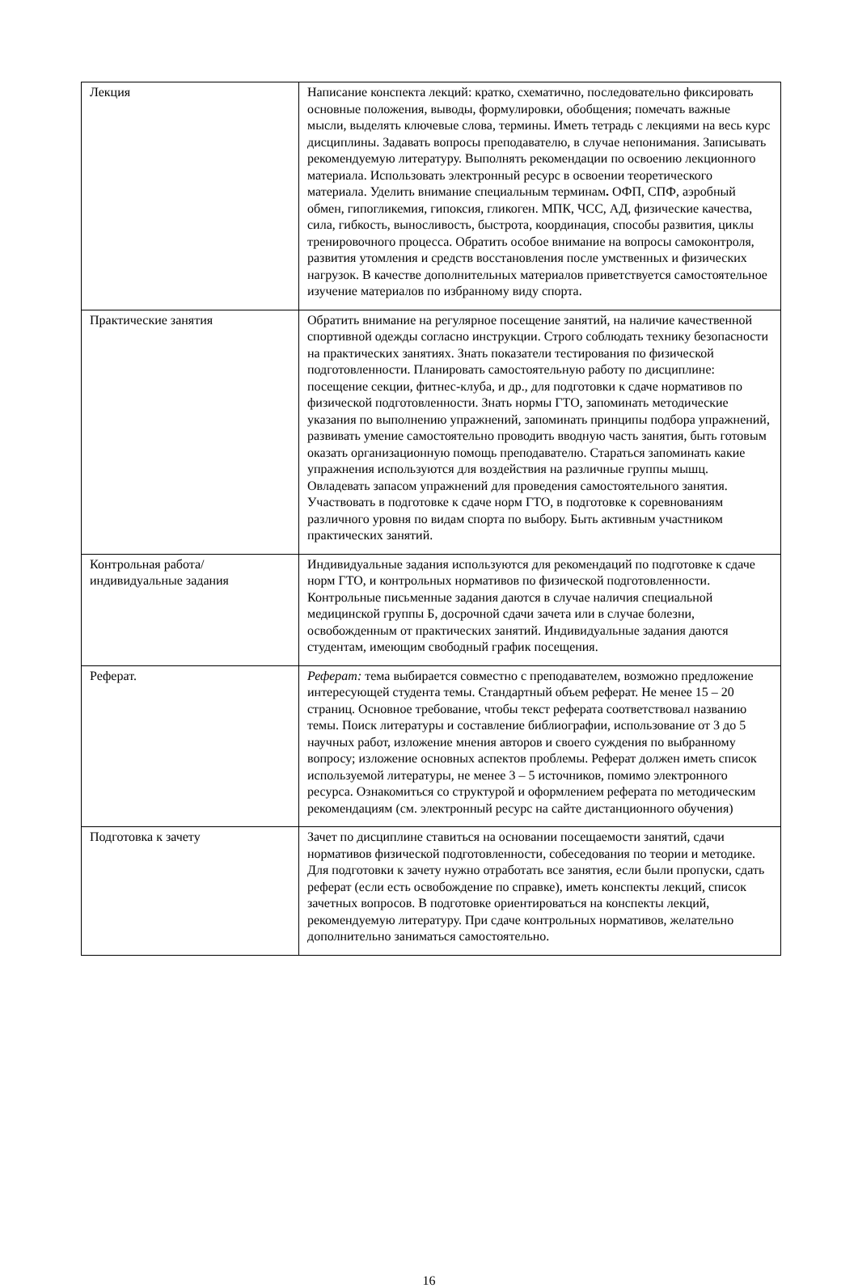| Лекция | Написание конспекта лекций: кратко, схематично, последовательно фиксировать основные положения, выводы, формулировки, обобщения; помечать важные мысли, выделять ключевые слова, термины. Иметь тетрадь с лекциями на весь курс дисциплины. Задавать вопросы преподавателю, в случае непонимания. Записывать рекомендуемую литературу. Выполнять рекомендации по освоению лекционного материала. Использовать электронный ресурс в освоении теоретического материала. Уделить внимание специальным терминам . ОФП, СПФ, аэробный обмен, гипогликемия, гипоксия, гликоген. МПК, ЧСС, АД, физические качества, сила, гибкость, выносливость, быстрота, координация, способы развития, циклы тренировочного процесса. Обратить особое внимание на вопросы самоконтроля, развития утомления и средств восстановления после умственных и физических нагрузок. В качестве дополнительных материалов приветствуется самостоятельное изучение материалов по избранному виду спорта. |
| Практические занятия | Обратить внимание на регулярное посещение занятий, на наличие качественной спортивной одежды согласно инструкции. Строго соблюдать технику безопасности на практических занятиях. Знать показатели тестирования по физической подготовленности. Планировать самостоятельную работу по дисциплине: посещение секции, фитнес-клуба, и др., для подготовки к сдаче нормативов по физической подготовленности. Знать нормы ГТО, запоминать методические указания по выполнению упражнений, запоминать принципы подбора упражнений, развивать умение самостоятельно проводить вводную часть занятия, быть готовым оказать организационную помощь преподавателю. Стараться запоминать какие упражнения используются для воздействия на различные группы мышц. Овладевать запасом упражнений для проведения самостоятельного занятия. Участвовать в подготовке к сдаче норм ГТО, в подготовке к соревнованиям различного уровня по видам спорта по выбору. Быть активным участником практических занятий. |
| Контрольная работа/индивидуальные задания | Индивидуальные задания используются для рекомендаций по подготовке к сдаче норм ГТО, и контрольных нормативов по физической подготовленности. Контрольные письменные задания даются в случае наличия специальной медицинской группы Б, досрочной сдачи зачета или в случае болезни, освобожденным от практических занятий. Индивидуальные задания даются студентам, имеющим свободный график посещения. |
| Реферат. | Реферат: тема выбирается совместно с преподавателем, возможно предложение интересующей студента темы. Стандартный объем реферат. Не менее 15 – 20 страниц. Основное требование, чтобы текст реферата соответствовал названию темы. Поиск литературы и составление библиографии, использование от 3 до 5 научных работ, изложение мнения авторов и своего суждения по выбранному вопросу; изложение основных аспектов проблемы. Реферат должен иметь список используемой литературы, не менее 3 – 5 источников, помимо электронного ресурса. Ознакомиться со структурой и оформлением реферата по методическим рекомендациям (см. электронный ресурс на сайте дистанционного обучения) |
| Подготовка к зачету | Зачет по дисциплине ставиться на основании посещаемости занятий, сдачи нормативов физической подготовленности, собеседования по теории и методике. Для подготовки к зачету нужно отработать все занятия, если были пропуски, сдать реферат (если есть освобождение по справке), иметь конспекты лекций, список зачетных вопросов. В подготовке ориентироваться на конспекты лекций, рекомендуемую литературу. При сдаче контрольных нормативов, желательно дополнительно заниматься самостоятельно. |
16